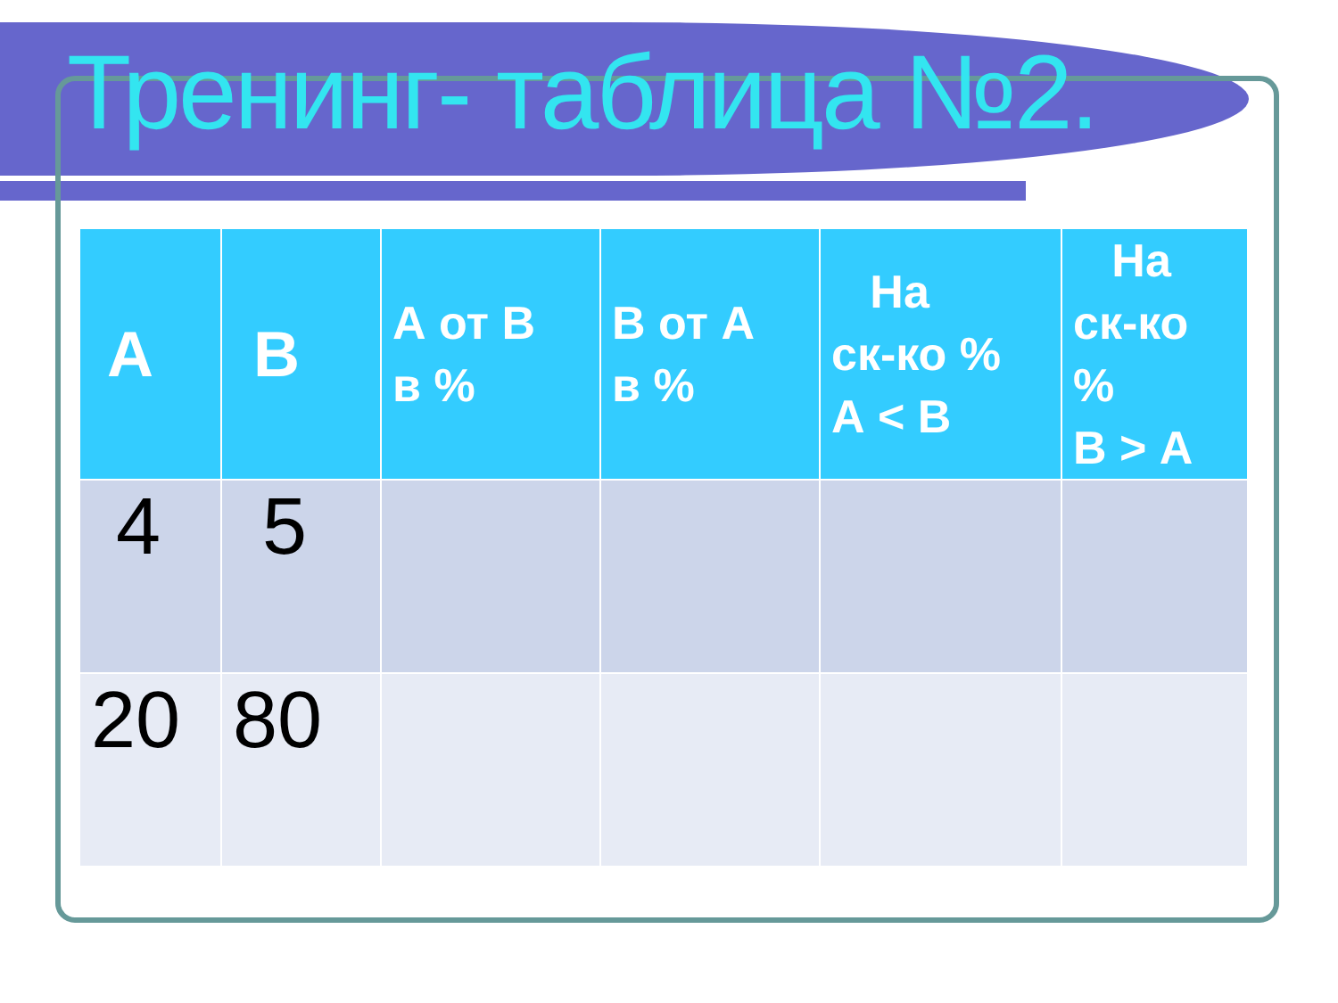Тренинг- таблица №2.
| А | В | А от В в % | В от А в % | На ск-ко % А < В | На ск-ко % В > А |
| --- | --- | --- | --- | --- | --- |
| 4 | 5 | | | | |
| 20 | 80 | | | | |